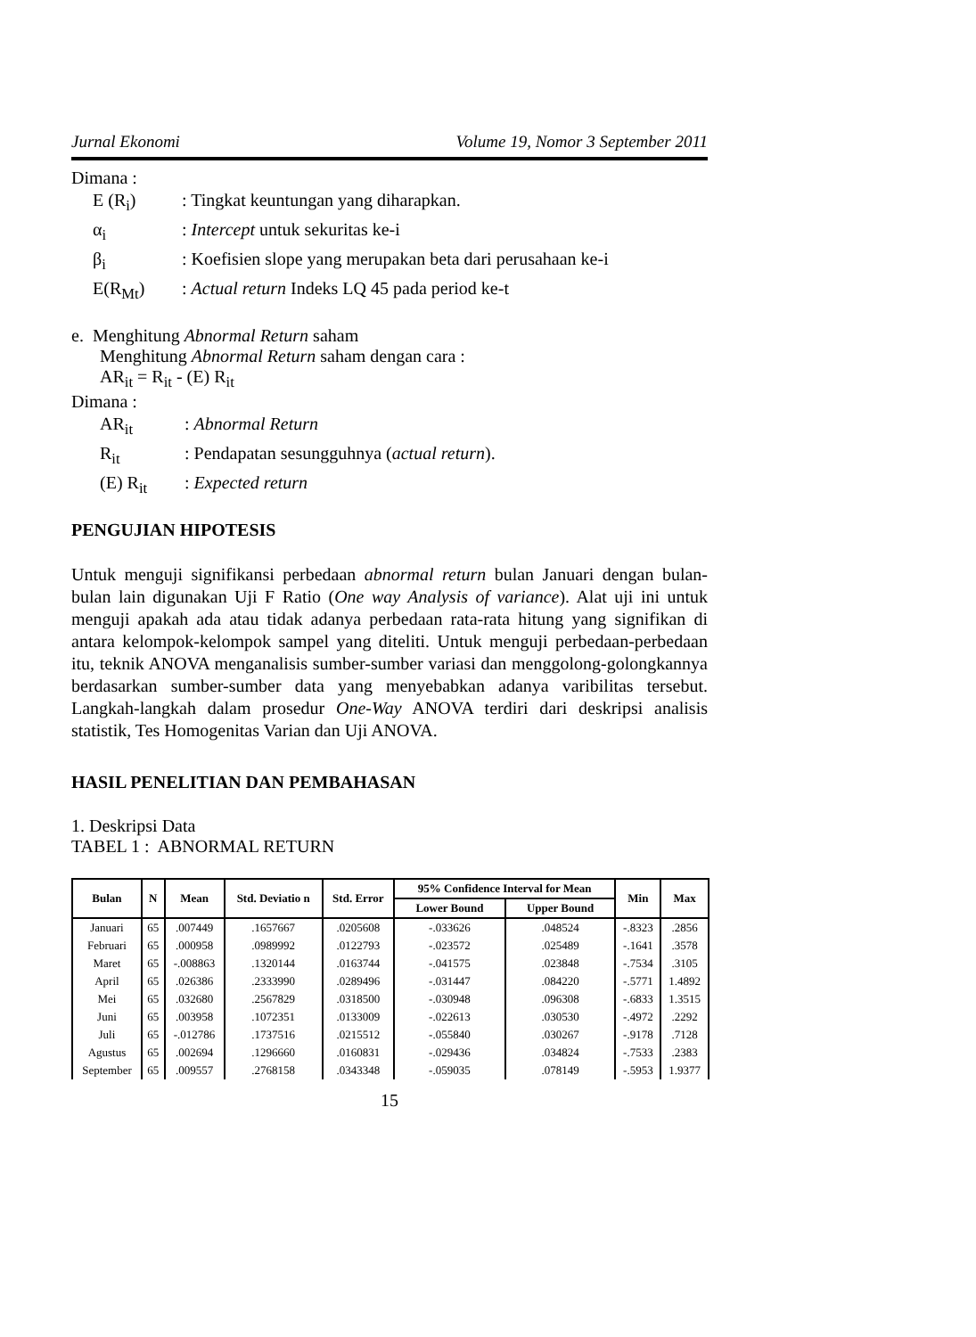Jurnal Ekonomi Volume 19, Nomor 3 September 2011
Dimana :
E (R<sub>i</sub>)
: Tingkat keuntungan yang diharapkan.
α<sub>i</sub>
: Intercept untuk sekuritas ke-i
β<sub>i</sub>
: Koefisien slope yang merupakan beta dari perusahaan ke-i
E(R<sub>Mt</sub>)
: Actual return Indeks LQ 45 pada period ke-t
e. Menghitung Abnormal Return saham
Menghitung Abnormal Return saham dengan cara :
AR<sub>it</sub> = R<sub>it</sub> - (E) R<sub>it</sub>
Dimana :
AR<sub>it</sub>
: Abnormal Return
R<sub>it</sub>
: Pendapatan sesungguhnya (actual return).
(E) R<sub>it</sub>
: Expected return
PENGUJIAN HIPOTESIS
Untuk menguji signifikansi perbedaan abnormal return bulan Januari dengan bulan-bulan lain digunakan Uji F Ratio (One way Analysis of variance). Alat uji ini untuk menguji apakah ada atau tidak adanya perbedaan rata-rata hitung yang signifikan di antara kelompok-kelompok sampel yang diteliti. Untuk menguji perbedaan-perbedaan itu, teknik ANOVA menganalisis sumber-sumber variasi dan menggolong-golongkannya berdasarkan sumber-sumber data yang menyebabkan adanya varibilitas tersebut. Langkah-langkah dalam prosedur One-Way ANOVA terdiri dari deskripsi analisis statistik, Tes Homogenitas Varian dan Uji ANOVA.
HASIL PENELITIAN DAN PEMBAHASAN
1. Deskripsi Data
TABEL 1 : ABNORMAL RETURN
| Bulan | N | Mean | Std. Deviatio n | Std. Error | 95% Confidence Interval for Mean | | Min | Max |
| --- | --- | --- | --- | --- | --- | --- | --- | --- |
| | | | | | Lower Bound | Upper Bound | | |
| Januari | 65 | .007449 | .1657667 | .0205608 | -.033626 | .048524 | -.8323 | .2856 |
| Februari | 65 | .000958 | .0989992 | .0122793 | -.023572 | .025489 | -.1641 | .3578 |
| Maret | 65 | -.008863 | .1320144 | .0163744 | -.041575 | .023848 | -.7534 | .3105 |
| April | 65 | .026386 | .2333990 | .0289496 | -.031447 | .084220 | -.5771 | 1.4892 |
| Mei | 65 | .032680 | .2567829 | .0318500 | -.030948 | .096308 | -.6833 | 1.3515 |
| Juni | 65 | .003958 | .1072351 | .0133009 | -.022613 | .030530 | -.4972 | .2292 |
| Juli | 65 | -.012786 | .1737516 | .0215512 | -.055840 | .030267 | -.9178 | .7128 |
| Agustus | 65 | .002694 | .1296660 | .0160831 | -.029436 | .034824 | -.7533 | .2383 |
| September | 65 | .009557 | .2768158 | .0343348 | -.059035 | .078149 | -.5953 | 1.9377 |
15